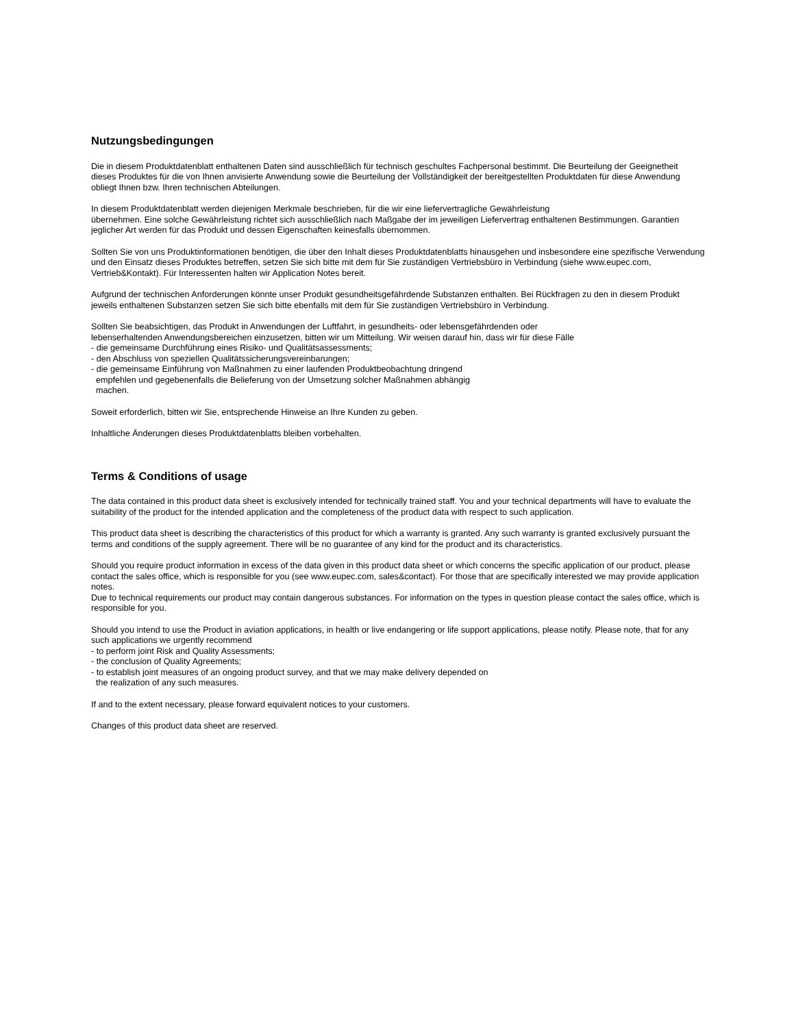Nutzungsbedingungen
Die in diesem Produktdatenblatt enthaltenen Daten sind ausschließlich für technisch geschultes Fachpersonal bestimmt. Die Beurteilung der Geeignetheit dieses Produktes für die von Ihnen anvisierte Anwendung sowie die Beurteilung der Vollständigkeit der bereitgestellten Produktdaten für diese Anwendung obliegt Ihnen bzw. Ihren technischen Abteilungen.
In diesem Produktdatenblatt werden diejenigen Merkmale beschrieben, für die wir eine liefervertragliche Gewährleistung
übernehmen. Eine solche Gewährleistung richtet sich ausschließlich nach Maßgabe der im jeweiligen Liefervertrag enthaltenen Bestimmungen. Garantien jeglicher Art werden für das Produkt und dessen Eigenschaften keinesfalls übernommen.
Sollten Sie von uns Produktinformationen benötigen, die über den Inhalt dieses Produktdatenblatts hinausgehen und insbesondere eine spezifische Verwendung und den Einsatz dieses Produktes betreffen, setzen Sie sich bitte mit dem für Sie zuständigen Vertriebsbüro in Verbindung (siehe www.eupec.com, Vertrieb&Kontakt). Für Interessenten halten wir Application Notes bereit.
Aufgrund der technischen Anforderungen könnte unser Produkt gesundheitsgefährdende Substanzen enthalten. Bei Rückfragen zu den in diesem Produkt jeweils enthaltenen Substanzen setzen Sie sich bitte ebenfalls mit dem für Sie zuständigen Vertriebsbüro in Verbindung.
Sollten Sie beabsichtigen, das Produkt in Anwendungen der Luftfahrt, in gesundheits- oder lebensgefährdenden oder
lebenserhaltenden Anwendungsbereichen einzusetzen, bitten wir um Mitteilung. Wir weisen darauf hin, dass wir für diese Fälle
- die gemeinsame Durchführung eines Risiko- und Qualitätsassessments;
- den Abschluss von speziellen Qualitätssicherungsvereinbarungen;
- die gemeinsame Einführung von Maßnahmen zu einer laufenden Produktbeobachtung dringend
empfehlen und gegebenenfalls die Belieferung von der Umsetzung solcher Maßnahmen abhängig
machen.
Soweit erforderlich, bitten wir Sie, entsprechende Hinweise an Ihre Kunden zu geben.
Inhaltliche Änderungen dieses Produktdatenblatts bleiben vorbehalten.
Terms & Conditions of usage
The data contained in this product data sheet is exclusively intended for technically trained staff. You and your technical departments will have to evaluate the suitability of the product for the intended application and the completeness of the product data with respect to such application.
This product data sheet is describing the characteristics of this product for which a warranty is granted. Any such warranty is granted exclusively pursuant the terms and conditions of the supply agreement. There will be no guarantee of any kind for the product and its characteristics.
Should you require product information in excess of the data given in this product data sheet or which concerns the specific application of our product, please contact the sales office, which is responsible for you (see www.eupec.com, sales&contact). For those that are specifically interested we may provide application notes.
Due to technical requirements our product may contain dangerous substances. For information on the types in question please contact the sales office, which is responsible for you.
Should you intend to use the Product in aviation applications, in health or live endangering or life support applications, please notify. Please note, that for any such applications we urgently recommend
- to perform joint Risk and Quality Assessments;
- the conclusion of Quality Agreements;
- to establish joint measures of an ongoing product survey, and that we may make delivery depended on
the realization of any such measures.
If and to the extent necessary, please forward equivalent notices to your customers.
Changes of this product data sheet are reserved.